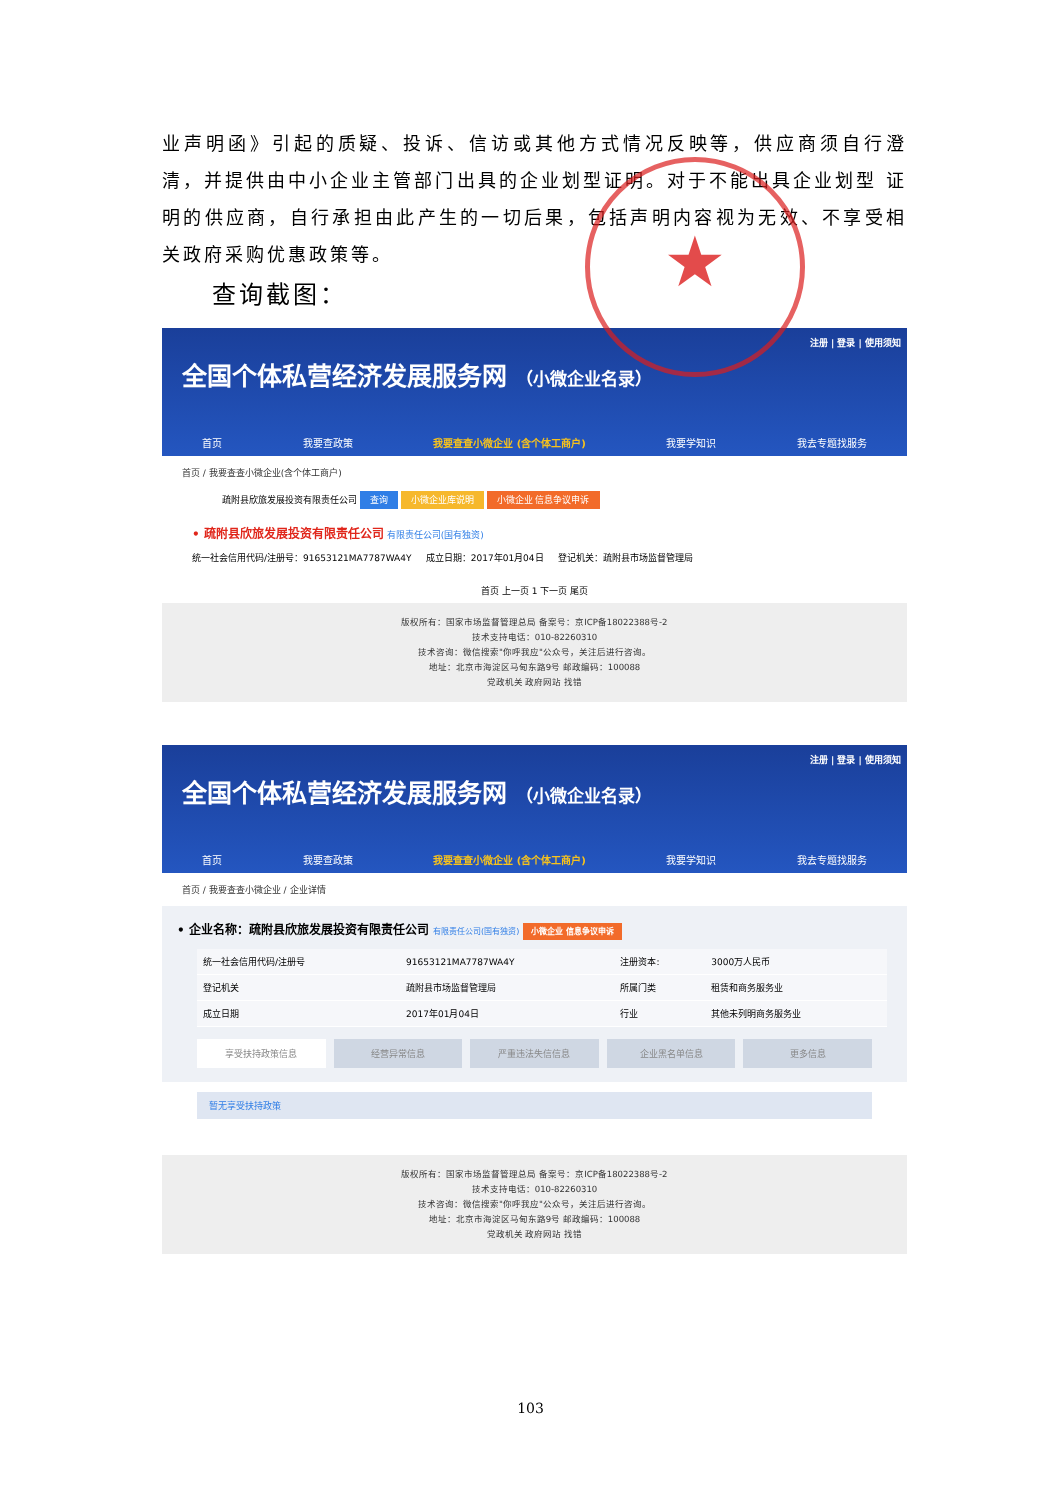业声明函》引起的质疑、投诉、信访或其他方式情况反映等，供应商须自行澄清，并提供由中小企业主管部门出具的企业划型证明。对于不能出具企业划型 证明的供应商，自行承担由此产生的一切后果，包括声明内容视为无效、不享受相关政府采购优惠政策等。
查询截图：
注册 | 登录 | 使用须知
全国个体私营经济发展服务网 （小微企业名录）
首页 我要查政策 我要查查小微企业 (含个体工商户) 我要学知识 我去专题找服务
首页 / 我要查查小微企业(含个体工商户)
疏附县欣旅发展投资有限责任公司 查询 小微企业库说明 小微企业 信息争议申诉
• 疏附县欣旅发展投资有限责任公司 有限责任公司(国有独资)
统一社会信用代码/注册号：91653121MA7787WA4Y 成立日期：2017年01月04日 登记机关：疏附县市场监督管理局
首页 上一页 1 下一页 尾页
版权所有：国家市场监督管理总局 备案号：京ICP备18022388号-2
技术支持电话：010-82260310
技术咨询：微信搜索"你呼我应"公众号，关注后进行咨询。
地址：北京市海淀区马甸东路9号 邮政编码：100088
党政机关 政府网站 找错
注册 | 登录 | 使用须知
全国个体私营经济发展服务网 （小微企业名录）
首页 我要查政策 我要查查小微企业 (含个体工商户) 我要学知识 我去专题找服务
首页 / 我要查查小微企业 / 企业详情
• 企业名称：疏附县欣旅发展投资有限责任公司 有限责任公司(国有独资) 小微企业 信息争议申诉
| 统一社会信用代码/注册号 | 91653121MA7787WA4Y | 注册资本: | 3000万人民币 |
| 登记机关 | 疏附县市场监督管理局 | 所属门类 | 租赁和商务服务业 |
| 成立日期 | 2017年01月04日 | 行业 | 其他未列明商务服务业 |
享受扶持政策信息 经营异常信息 严重违法失信信息 企业黑名单信息 更多信息
暂无享受扶持政策
版权所有：国家市场监督管理总局 备案号：京ICP备18022388号-2
技术支持电话：010-82260310
技术咨询：微信搜索"你呼我应"公众号，关注后进行咨询。
地址：北京市海淀区马甸东路9号 邮政编码：100088
党政机关 政府网站 找错
★
103